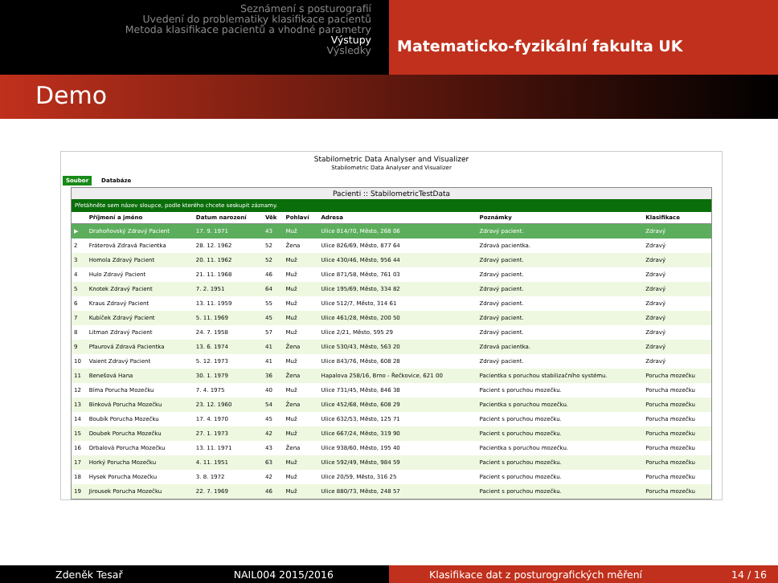Seznámení s posturografií
Uvedení do problematiky klasifikace pacientů
Metoda klasifikace pacientů a vhodné parametry
Výstupy
Výsledky
Matematicko-fyzikální fakulta UK
Demo
Stabilometric Data Analyser and Visualizer
Stabilometric Data Analyser and Visualizer
Soubor Databáze
Pacienti :: StabilometricTestData
Přetáhněte sem název sloupce, podle kterého chcete seskupit záznamy.
| | Příjmení a jméno | Datum narození | Věk | Pohlaví | Adresa | Poznámky | Klasifikace |
| --- | --- | --- | --- | --- | --- | --- | --- |
| ▶ | Drahoňovský Zdravý Pacient | 17. 9. 1971 | 43 | Muž | Ulice 814/70, Město, 268 06 | Zdravý pacient. | Zdravý |
| 2 | Fráterová Zdravá Pacientka | 28. 12. 1962 | 52 | Žena | Ulice 826/69, Město, 877 64 | Zdravá pacientka. | Zdravý |
| 3 | Homola Zdravý Pacient | 20. 11. 1962 | 52 | Muž | Ulice 430/46, Město, 956 44 | Zdravý pacient. | Zdravý |
| 4 | Hulo Zdravý Pacient | 21. 11. 1968 | 46 | Muž | Ulice 871/58, Město, 761 03 | Zdravý pacient. | Zdravý |
| 5 | Knotek Zdravý Pacient | 7. 2. 1951 | 64 | Muž | Ulice 195/69, Město, 334 82 | Zdravý pacient. | Zdravý |
| 6 | Kraus Zdravý Pacient | 13. 11. 1959 | 55 | Muž | Ulice 512/7, Město, 314 61 | Zdravý pacient. | Zdravý |
| 7 | Kubíček Zdravý Pacient | 5. 11. 1969 | 45 | Muž | Ulice 461/28, Město, 200 50 | Zdravý pacient. | Zdravý |
| 8 | Litman Zdravý Pacient | 24. 7. 1958 | 57 | Muž | Ulice 2/21, Město, 595 29 | Zdravý pacient. | Zdravý |
| 9 | Pfaurová Zdravá Pacientka | 13. 6. 1974 | 41 | Žena | Ulice 530/43, Město, 563 20 | Zdravá pacientka. | Zdravý |
| 10 | Vaient Zdravý Pacient | 5. 12. 1973 | 41 | Muž | Ulice 843/76, Město, 608 28 | Zdravý pacient. | Zdravý |
| 11 | Benešová Hana | 30. 1. 1979 | 36 | Žena | Hapalova 258/16, Brno - Řečkovice, 621 00 | Pacientka s poruchou stabilizačního systému. | Porucha mozečku |
| 12 | Bíma Porucha Mozečku | 7. 4. 1975 | 40 | Muž | Ulice 731/45, Město, 846 38 | Pacient s poruchou mozečku. | Porucha mozečku |
| 13 | Binková Porucha Mozečku | 23. 12. 1960 | 54 | Žena | Ulice 452/68, Město, 608 29 | Pacientka s poruchou mozečku. | Porucha mozečku |
| 14 | Boubík Porucha Mozečku | 17. 4. 1970 | 45 | Muž | Ulice 632/53, Město, 125 71 | Pacient s poruchou mozečku. | Porucha mozečku |
| 15 | Doubek Porucha Mozečku | 27. 1. 1973 | 42 | Muž | Ulice 667/24, Město, 319 90 | Pacient s poruchou mozečku. | Porucha mozečku |
| 16 | Drbalová Porucha Mozečku | 13. 11. 1971 | 43 | Žena | Ulice 938/60, Město, 195 40 | Pacientka s poruchou mozečku. | Porucha mozečku |
| 17 | Horký Porucha Mozečku | 4. 11. 1951 | 63 | Muž | Ulice 592/49, Město, 984 59 | Pacient s poruchou mozečku. | Porucha mozečku |
| 18 | Hysek Porucha Mozečku | 3. 8. 1972 | 42 | Muž | Ulice 20/59, Město, 316 25 | Pacient s poruchou mozečku. | Porucha mozečku |
| 19 | Jirousek Porucha Mozečku | 22. 7. 1969 | 46 | Muž | Ulice 880/73, Město, 248 57 | Pacient s poruchou mozečku. | Porucha mozečku |
Zdeněk Tesař NAIL004 2015/2016 Klasifikace dat z posturografických měření 14 / 16